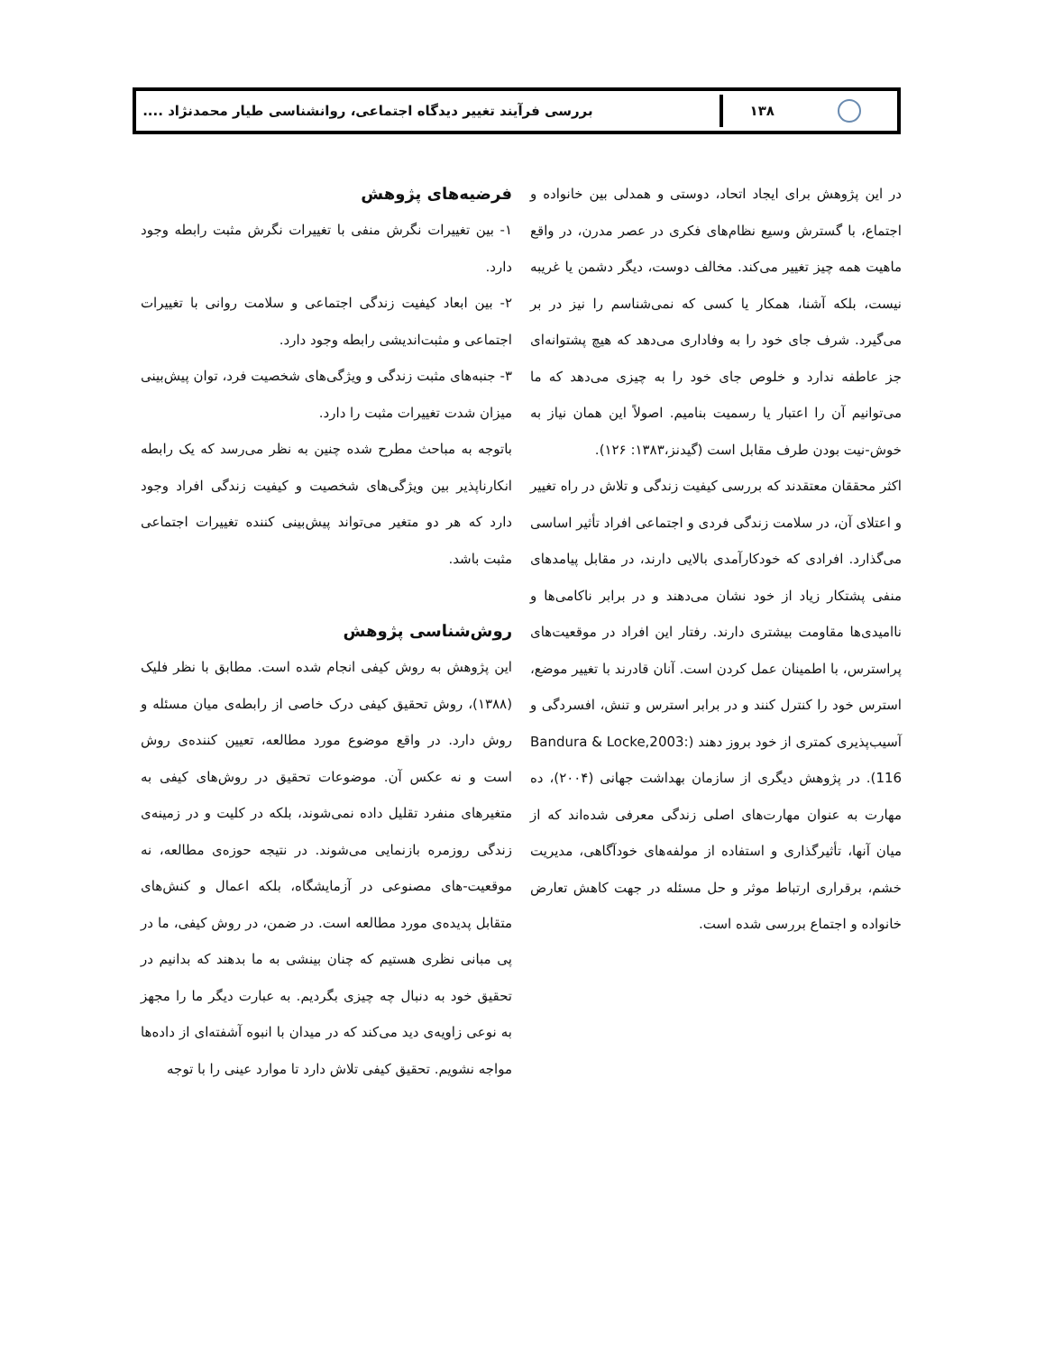۱۳۸
بررسی فرآیند تغییر دیدگاه اجتماعی، روانشناسی طیار محمدنژاد ....
در این پژوهش برای ایجاد اتحاد، دوستی و همدلی بین خانواده و اجتماع، با گسترش وسیع نظام‌های فکری در عصر مدرن، در واقع ماهیت همه چیز تغییر می‌کند. مخالف دوست، دیگر دشمن یا غریبه نیست، بلکه آشنا، همکار یا کسی که نمی‌شناسم را نیز در بر می‌گیرد. شرف جای خود را به وفاداری می‌دهد که هیچ پشتوانه‌ای جز عاطفه ندارد و خلوص جای خود را به چیزی می‌دهد که ما می‌توانیم آن را اعتبار یا رسمیت بنامیم. اصولاً این همان نیاز به خوش-نیت بودن طرف مقابل است (گیدنز،۱۳۸۳: ۱۲۶).
اکثر محققان معتقدند که بررسی کیفیت زندگی و تلاش در راه تغییر و اعتلای آن، در سلامت زندگی فردی و اجتماعی افراد تأثیر اساسی می‌گذارد. افرادی که خودکارآمدی بالایی دارند، در مقابل پیامدهای منفی پشتکار زیاد از خود نشان می‌دهند و در برابر ناکامی‌ها و ناامیدی‌ها مقاومت بیشتری دارند. رفتار این افراد در موقعیت‌های پراسترس، با اطمینان عمل کردن است. آنان قادرند با تغییر موضع، استرس خود را کنترل کنند و در برابر استرس و تنش، افسردگی و آسیب‌پذیری کمتری از خود بروز دهند (Bandura & Locke,2003: 116). در پژوهش دیگری از سازمان بهداشت جهانی (۲۰۰۴)، ده مهارت به عنوان مهارت‌های اصلی زندگی معرفی شده‌اند که از میان آنها، تأثیرگذاری و استفاده از مولفه‌های خودآگاهی، مدیریت خشم، برقراری ارتباط موثر و حل مسئله در جهت کاهش تعارض خانواده و اجتماع بررسی شده است.
فرضیه‌های پژوهش
۱- بین تغییرات نگرش منفی با تغییرات نگرش مثبت رابطه وجود دارد.
۲- بین ابعاد کیفیت زندگی اجتماعی و سلامت روانی با تغییرات اجتماعی و مثبت‌اندیشی رابطه وجود دارد.
۳- جنبه‌های مثبت زندگی و ویژگی‌های شخصیت فرد، توان پیش‌بینی میزان شدت تغییرات مثبت را دارد.
باتوجه به مباحث مطرح شده چنین به نظر می‌رسد که یک رابطه انکارناپذیر بین ویژگی‌های شخصیت و کیفیت زندگی افراد وجود دارد که هر دو متغیر می‌تواند پیش‌بینی کننده تغییرات اجتماعی مثبت باشد.
روش‌شناسی پژوهش
این پژوهش به روش کیفی انجام شده است. مطابق با نظر فلیک (۱۳۸۸)، روش تحقیق کیفی درک خاصی از رابطه‌ی میان مسئله و روش دارد. در واقع موضوع مورد مطالعه، تعیین کننده‌ی روش است و نه عکس آن. موضوعات تحقیق در روش‌های کیفی به متغیرهای منفرد تقلیل داده نمی‌شوند، بلکه در کلیت و در زمینه‌ی زندگی روزمره بازنمایی می‌شوند. در نتیجه حوزه‌ی مطالعه، نه موقعیت-های مصنوعی در آزمایشگاه، بلکه اعمال و کنش‌های متقابل پدیده‌ی مورد مطالعه است. در ضمن، در روش کیفی، ما در پی مبانی نظری هستیم که چنان بینشی به ما بدهند که بدانیم در تحقیق خود به دنبال چه چیزی بگردیم. به عبارت دیگر ما را مجهز به نوعی زاویه‌ی دید می‌کند که در میدان با انبوه آشفته‌ای از داده‌ها مواجه نشویم. تحقیق کیفی تلاش دارد تا موارد عینی را با توجه